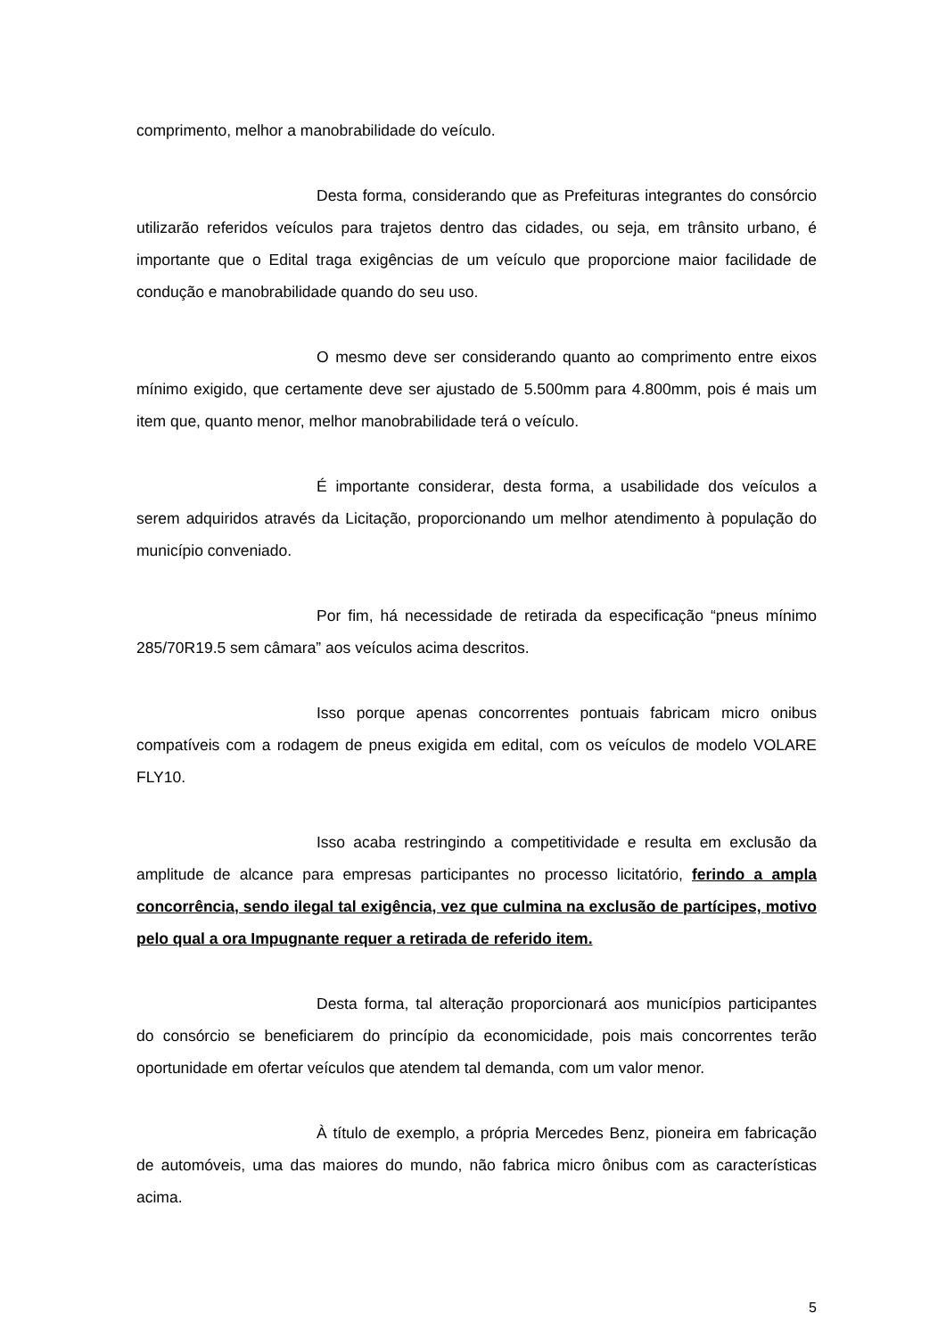comprimento, melhor a manobrabilidade do veículo.
Desta forma, considerando que as Prefeituras integrantes do consórcio utilizarão referidos veículos para trajetos dentro das cidades, ou seja, em trânsito urbano, é importante que o Edital traga exigências de um veículo que proporcione maior facilidade de condução e manobrabilidade quando do seu uso.
O mesmo deve ser considerando quanto ao comprimento entre eixos mínimo exigido, que certamente deve ser ajustado de 5.500mm para 4.800mm, pois é mais um item que, quanto menor, melhor manobrabilidade terá o veículo.
É importante considerar, desta forma, a usabilidade dos veículos a serem adquiridos através da Licitação, proporcionando um melhor atendimento à população do município conveniado.
Por fim, há necessidade de retirada da especificação “pneus mínimo 285/70R19.5 sem câmara” aos veículos acima descritos.
Isso porque apenas concorrentes pontuais fabricam micro onibus compatíveis com a rodagem de pneus exigida em edital, com os veículos de modelo VOLARE FLY10.
Isso acaba restringindo a competitividade e resulta em exclusão da amplitude de alcance para empresas participantes no processo licitatório, ferindo a ampla concorrência, sendo ilegal tal exigência, vez que culmina na exclusão de partícipes, motivo pelo qual a ora Impugnante requer a retirada de referido item.
Desta forma, tal alteração proporcionará aos municípios participantes do consórcio se beneficiarem do princípio da economicidade, pois mais concorrentes terão oportunidade em ofertar veículos que atendem tal demanda, com um valor menor.
À título de exemplo, a própria Mercedes Benz, pioneira em fabricação de automóveis, uma das maiores do mundo, não fabrica micro ônibus com as características acima.
5